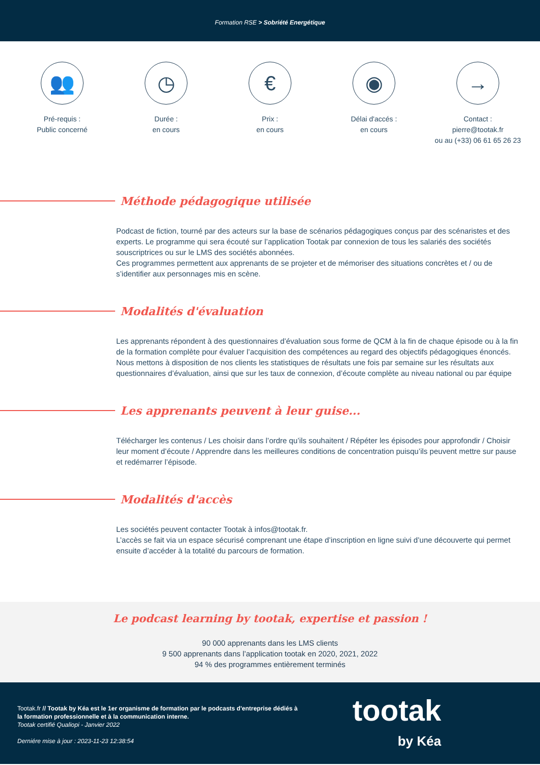Formation RSE > Sobriété Energétique
👥
Pré-requis :
Public concerné
◷
Durée :
en cours
€
Prix :
en cours
◉
Délai d'accés :
en cours
→
Contact :
pierre@tootak.fr
ou au (+33) 06 61 65 26 23
Méthode pédagogique utilisée
Podcast de fiction, tourné par des acteurs sur la base de scénarios pédagogiques conçus par des scénaristes et des experts. Le programme qui sera écouté sur l’application Tootak par connexion de tous les salariés des sociétés souscriptrices ou sur le LMS des sociétés abonnées.
Ces programmes permettent aux apprenants de se projeter et de mémoriser des situations concrètes et / ou de s’identifier aux personnages mis en scène.
Modalités d'évaluation
Les apprenants répondent à des questionnaires d’évaluation sous forme de QCM à la fin de chaque épisode ou à la fin de la formation complète pour évaluer l’acquisition des compétences au regard des objectifs pédagogiques énoncés.
Nous mettons à disposition de nos clients les statistiques de résultats une fois par semaine sur les résultats aux questionnaires d’évaluation, ainsi que sur les taux de connexion, d’écoute complète au niveau national ou par équipe
Les apprenants peuvent à leur guise...
Télécharger les contenus / Les choisir dans l’ordre qu’ils souhaitent / Répéter les épisodes pour approfondir / Choisir leur moment d’écoute / Apprendre dans les meilleures conditions de concentration puisqu’ils peuvent mettre sur pause et redémarrer l’épisode.
Modalités d'accès
Les sociétés peuvent contacter Tootak à infos@tootak.fr.
L’accès se fait via un espace sécurisé comprenant une étape d’inscription en ligne suivi d’une découverte qui permet ensuite d’accéder à la totalité du parcours de formation.
Le podcast learning by tootak, expertise et passion !
90 000 apprenants dans les LMS clients
9 500 apprenants dans l’application tootak en 2020, 2021, 2022
94 % des programmes entièrement terminés
Tootak.fr // Tootak by Kéa est le 1er organisme de formation par le podcasts d'entreprise dédiés à la formation professionnelle et à la communication interne.
Tootak certifié Qualiopi - Janvier 2022
Derniére mise à jour : 2023-11-23 12:38:54
tootak
by Kéa